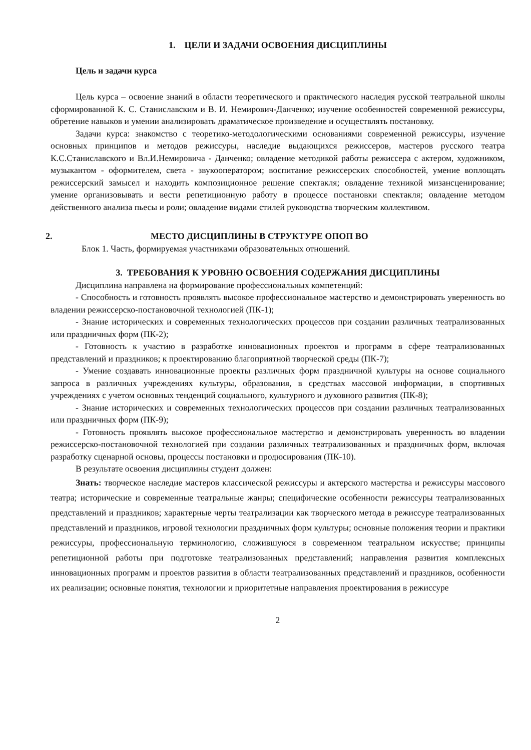1. ЦЕЛИ И ЗАДАЧИ ОСВОЕНИЯ ДИСЦИПЛИНЫ
Цель и задачи курса
Цель курса – освоение знаний в области теоретического и практического наследия русской театральной школы сформированной К. С. Станиславским и В. И. Немирович-Данченко; изучение особенностей современной режиссуры, обретение навыков и умении анализировать драматическое произведение и осуществлять постановку.
Задачи курса: знакомство с теоретико-методологическими основаниями современной режиссуры, изучение основных принципов и методов режиссуры, наследие выдающихся режиссеров, мастеров русского театра К.С.Станиславского и Вл.И.Немировича - Данченко; овладение методикой работы режиссера с актером, художником, музыкантом - оформителем, света - звукооператором; воспитание режиссерских способностей, умение воплощать режиссерский замысел и находить композиционное решение спектакля; овладение техникой мизансценирование; умение организовывать и вести репетиционную работу в процессе постановки спектакля; овладение методом действенного анализа пьесы и роли; овладение видами стилей руководства творческим коллективом.
2. МЕСТО ДИСЦИПЛИНЫ В СТРУКТУРЕ ОПОП ВО
Блок 1. Часть, формируемая участниками образовательных отношений.
3. ТРЕБОВАНИЯ К УРОВНЮ ОСВОЕНИЯ СОДЕРЖАНИЯ ДИСЦИПЛИНЫ
Дисциплина направлена на формирование профессиональных компетенций:
- Способность и готовность проявлять высокое профессиональное мастерство и демонстрировать уверенность во владении режиссерско-постановочной технологией (ПК-1);
- Знание исторических и современных технологических процессов при создании различных театрализованных или праздничных форм (ПК-2);
- Готовность к участию в разработке инновационных проектов и программ в сфере театрализованных представлений и праздников; к проектированию благоприятной творческой среды (ПК-7);
- Умение создавать инновационные проекты различных форм праздничной культуры на основе социального запроса в различных учреждениях культуры, образования, в средствах массовой информации, в спортивных учреждениях с учетом основных тенденций социального, культурного и духовного развития (ПК-8);
- Знание исторических и современных технологических процессов при создании различных театрализованных или праздничных форм (ПК-9);
- Готовность проявлять высокое профессиональное мастерство и демонстрировать уверенность во владении режиссерско-постановочной технологией при создании различных театрализованных и праздничных форм, включая разработку сценарной основы, процессы постановки и продюсирования (ПК-10).
В результате освоения дисциплины студент должен:
Знать: творческое наследие мастеров классической режиссуры и актерского мастерства и режиссуры массового театра; исторические и современные театральные жанры; специфические особенности режиссуры театрализованных представлений и праздников; характерные черты театрализации как творческого метода в режиссуре театрализованных представлений и праздников, игровой технологии праздничных форм культуры; основные положения теории и практики режиссуры, профессиональную терминологию, сложившуюся в современном театральном искусстве; принципы репетиционной работы при подготовке театрализованных представлений; направления развития комплексных инновационных программ и проектов развития в области театрализованных представлений и праздников, особенности их реализации; основные понятия, технологии и приоритетные направления проектирования в режиссуре
2